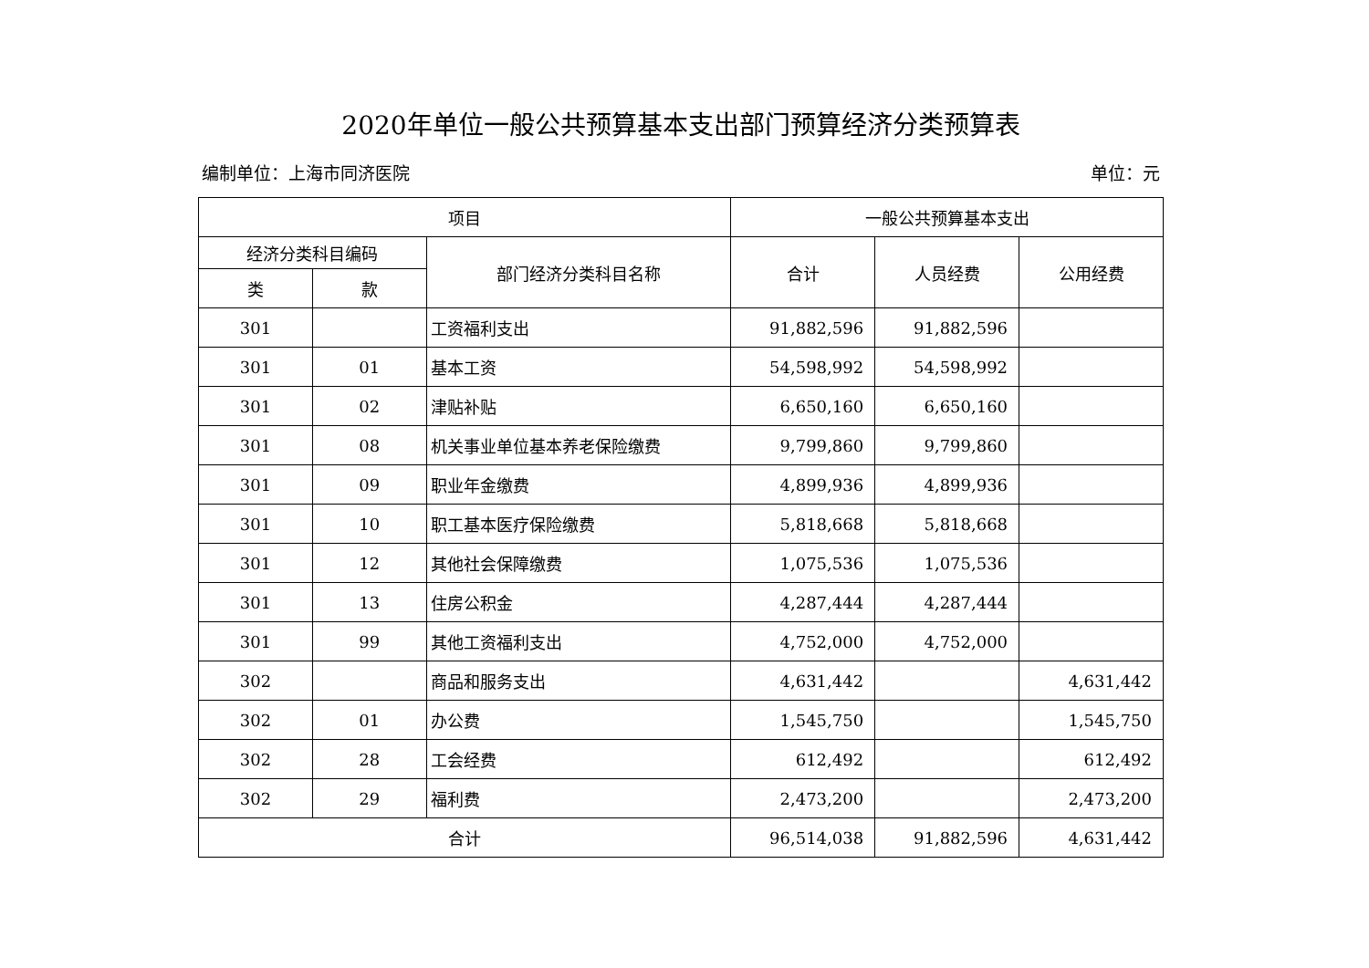2020年单位一般公共预算基本支出部门预算经济分类预算表
编制单位：上海市同济医院 单位：元
| 项目 | | | 一般公共预算基本支出 | | |
| --- | --- | --- | --- | --- | --- |
| 经济分类科目编码 | | 部门经济分类科目名称 | 合计 | 人员经费 | 公用经费 |
| 类 | 款 | | | | |
| 301 | | 工资福利支出 | 91,882,596 | 91,882,596 | |
| 301 | 01 | 基本工资 | 54,598,992 | 54,598,992 | |
| 301 | 02 | 津贴补贴 | 6,650,160 | 6,650,160 | |
| 301 | 08 | 机关事业单位基本养老保险缴费 | 9,799,860 | 9,799,860 | |
| 301 | 09 | 职业年金缴费 | 4,899,936 | 4,899,936 | |
| 301 | 10 | 职工基本医疗保险缴费 | 5,818,668 | 5,818,668 | |
| 301 | 12 | 其他社会保障缴费 | 1,075,536 | 1,075,536 | |
| 301 | 13 | 住房公积金 | 4,287,444 | 4,287,444 | |
| 301 | 99 | 其他工资福利支出 | 4,752,000 | 4,752,000 | |
| 302 | | 商品和服务支出 | 4,631,442 | | 4,631,442 |
| 302 | 01 | 办公费 | 1,545,750 | | 1,545,750 |
| 302 | 28 | 工会经费 | 612,492 | | 612,492 |
| 302 | 29 | 福利费 | 2,473,200 | | 2,473,200 |
| 合计 | | | 96,514,038 | 91,882,596 | 4,631,442 |